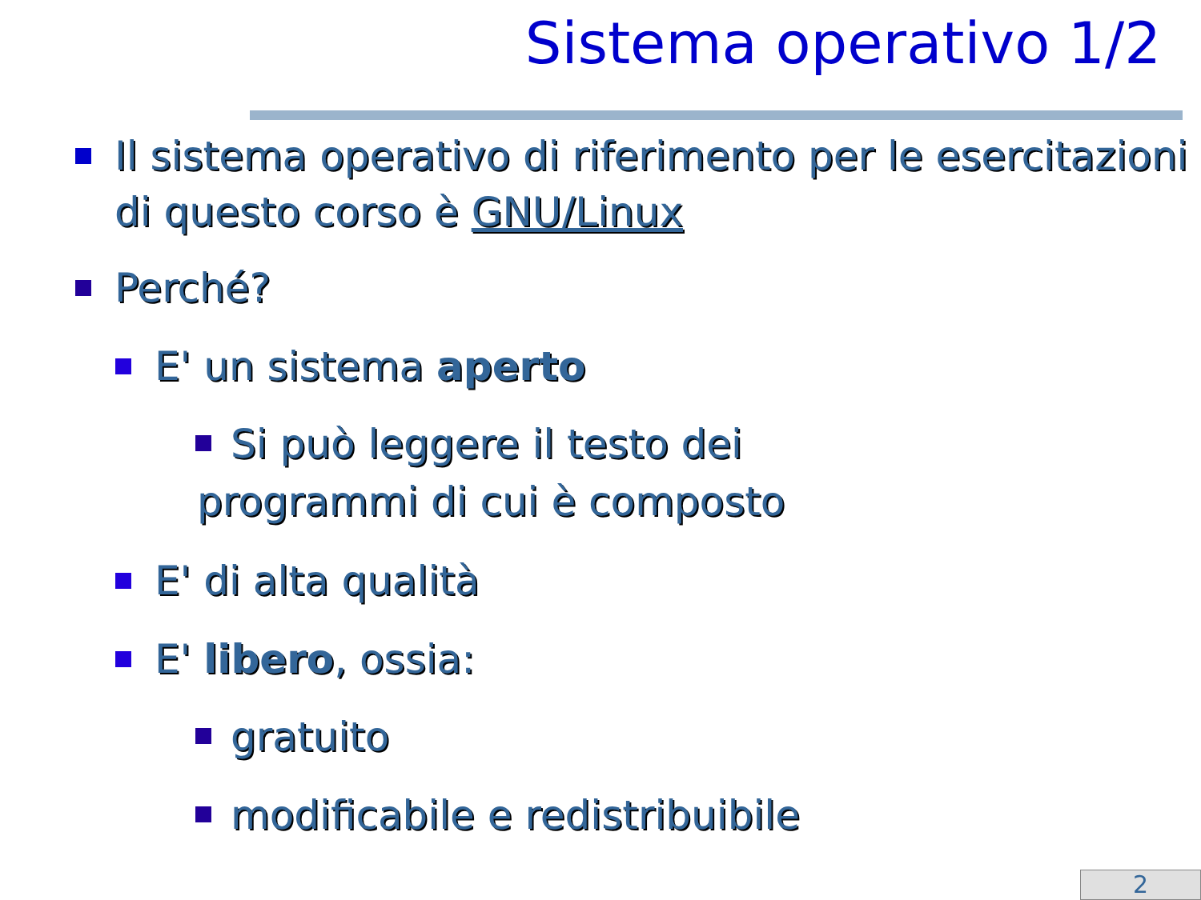Sistema operativo 1/2
Il sistema operativo di riferimento per le esercitazioni di questo corso è GNU/Linux
Perché?
E' un sistema aperto
Si può leggere il testo dei
programmi di cui è composto
E' di alta qualità
E' libero, ossia:
gratuito
modificabile e redistribuibile
2